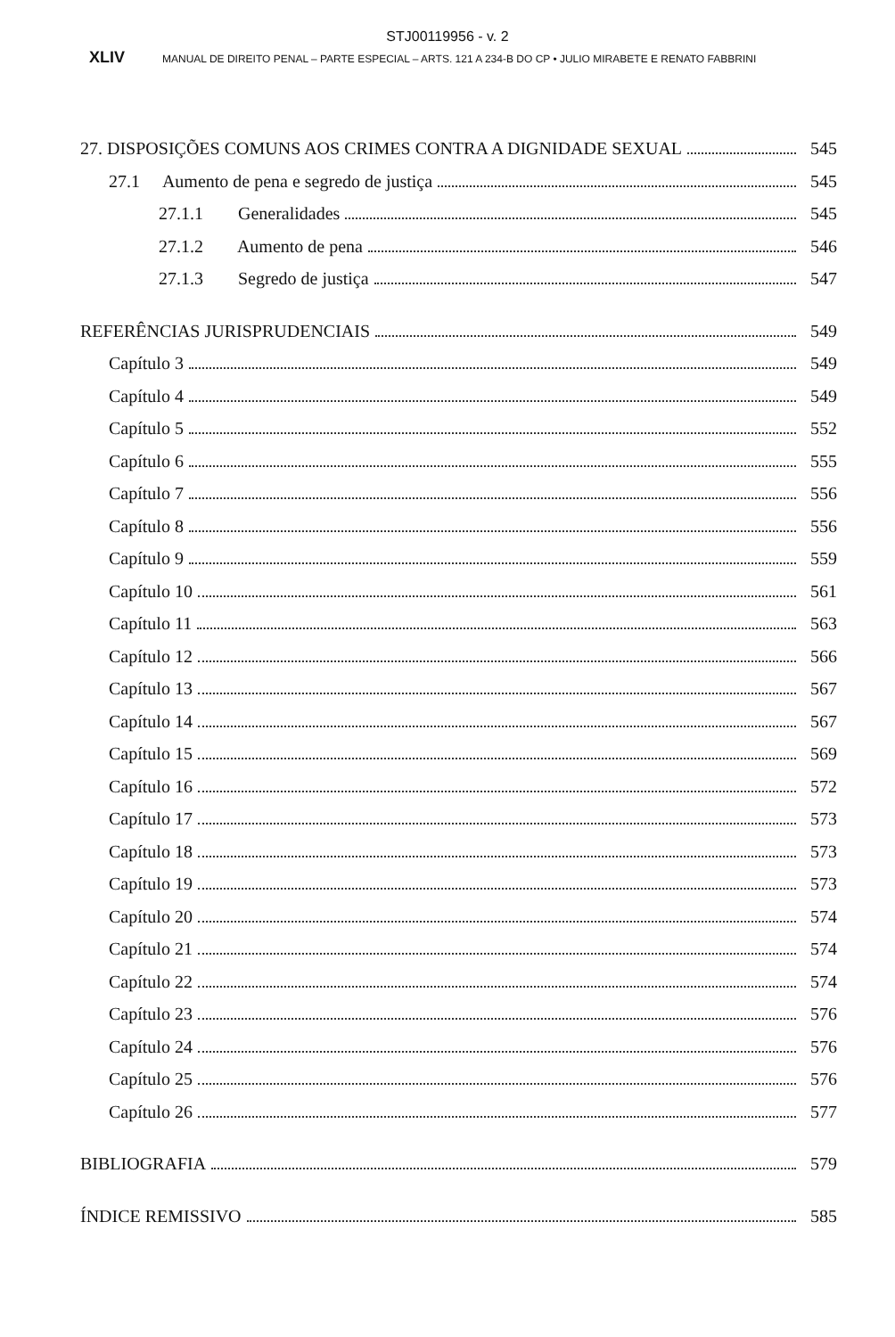STJ00119956 - v. 2
XLIV MANUAL DE DIREITO PENAL – PARTE ESPECIAL – ARTS. 121 A 234-B DO CP • JULIO MIRABETE E RENATO FABBRINI
27. DISPOSIÇÕES COMUNS AOS CRIMES CONTRA A DIGNIDADE SEXUAL 545
27.1 Aumento de pena e segredo de justiça 545
27.1.1 Generalidades 545
27.1.2 Aumento de pena 546
27.1.3 Segredo de justiça 547
REFERÊNCIAS JURISPRUDENCIAIS 549
Capítulo 3 549
Capítulo 4 549
Capítulo 5 552
Capítulo 6 555
Capítulo 7 556
Capítulo 8 556
Capítulo 9 559
Capítulo 10 561
Capítulo 11 563
Capítulo 12 566
Capítulo 13 567
Capítulo 14 567
Capítulo 15 569
Capítulo 16 572
Capítulo 17 573
Capítulo 18 573
Capítulo 19 573
Capítulo 20 574
Capítulo 21 574
Capítulo 22 574
Capítulo 23 576
Capítulo 24 576
Capítulo 25 576
Capítulo 26 577
BIBLIOGRAFIA 579
ÍNDICE REMISSIVO 585